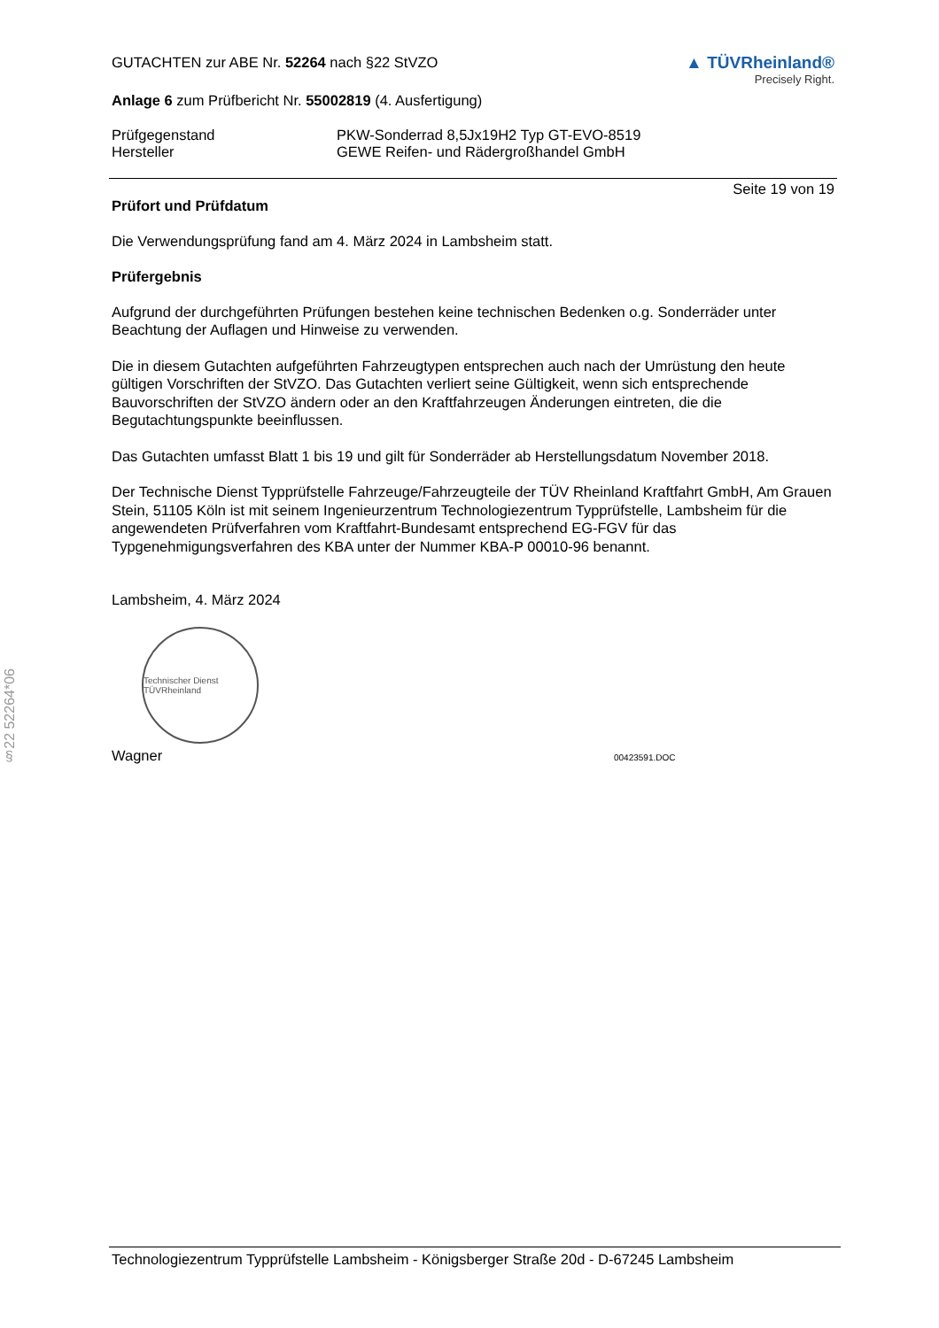§22 52264*06
GUTACHTEN zur ABE Nr. 52264 nach §22 StVZO
Anlage 6 zum Prüfbericht Nr. 55002819 (4. Ausfertigung)
▲ TÜVRheinland®
Precisely Right.
Prüfgegenstand PKW-Sonderrad 8,5Jx19H2 Typ GT-EVO-8519
Hersteller GEWE Reifen- und Rädergroßhandel GmbH
Seite 19 von 19
Prüfort und Prüfdatum
Die Verwendungsprüfung fand am 4. März 2024 in Lambsheim statt.
Prüfergebnis
Aufgrund der durchgeführten Prüfungen bestehen keine technischen Bedenken o.g. Sonderräder unter Beachtung der Auflagen und Hinweise zu verwenden.
Die in diesem Gutachten aufgeführten Fahrzeugtypen entsprechen auch nach der Umrüstung den heute gültigen Vorschriften der StVZO. Das Gutachten verliert seine Gültigkeit, wenn sich entsprechende Bauvorschriften der StVZO ändern oder an den Kraftfahrzeugen Änderungen eintreten, die die Begutachtungspunkte beeinflussen.
Das Gutachten umfasst Blatt 1 bis 19 und gilt für Sonderräder ab Herstellungsdatum November 2018.
Der Technische Dienst Typprüfstelle Fahrzeuge/Fahrzeugteile der TÜV Rheinland Kraftfahrt GmbH, Am Grauen Stein, 51105 Köln ist mit seinem Ingenieurzentrum Technologiezentrum Typprüfstelle, Lambsheim für die angewendeten Prüfverfahren vom Kraftfahrt-Bundesamt entsprechend EG-FGV für das Typgenehmigungsverfahren des KBA unter der Nummer KBA-P 00010-96 benannt.
Lambsheim, 4. März 2024
Technischer Dienst TÜVRheinland
Wagner
00423591.DOC
Technologiezentrum Typprüfstelle Lambsheim - Königsberger Straße 20d - D-67245 Lambsheim